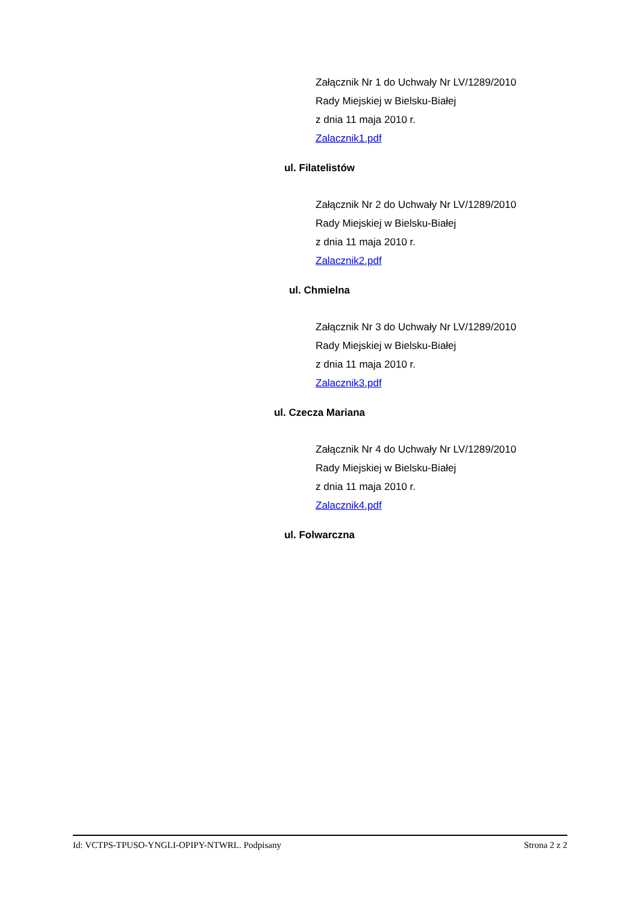Załącznik Nr 1 do Uchwały Nr LV/1289/2010
Rady Miejskiej w Bielsku-Białej
z dnia 11 maja 2010 r.
Zalacznik1.pdf
ul. Filatelistów
Załącznik Nr 2 do Uchwały Nr LV/1289/2010
Rady Miejskiej w Bielsku-Białej
z dnia 11 maja 2010 r.
Zalacznik2.pdf
ul. Chmielna
Załącznik Nr 3 do Uchwały Nr LV/1289/2010
Rady Miejskiej w Bielsku-Białej
z dnia 11 maja 2010 r.
Zalacznik3.pdf
ul. Czecza Mariana
Załącznik Nr 4 do Uchwały Nr LV/1289/2010
Rady Miejskiej w Bielsku-Białej
z dnia 11 maja 2010 r.
Zalacznik4.pdf
ul. Folwarczna
Id: VCTPS-TPUSO-YNGLI-OPIPY-NTWRL. Podpisany Strona 2 z 2